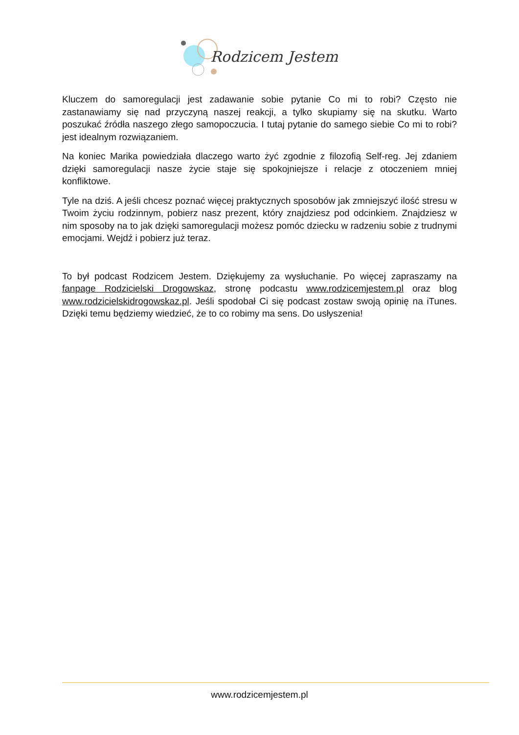Rodzicem Jestem
Kluczem do samoregulacji jest zadawanie sobie pytanie Co mi to robi? Często nie zastanawiamy się nad przyczyną naszej reakcji, a tylko skupiamy się na skutku. Warto poszukać źródła naszego złego samopoczucia. I tutaj pytanie do samego siebie Co mi to robi? jest idealnym rozwiązaniem.
Na koniec Marika powiedziała dlaczego warto żyć zgodnie z filozofią Self-reg. Jej zdaniem dzięki samoregulacji nasze życie staje się spokojniejsze i relacje z otoczeniem mniej konfliktowe.
Tyle na dziś. A jeśli chcesz poznać więcej praktycznych sposobów jak zmniejszyć ilość stresu w Twoim życiu rodzinnym, pobierz nasz prezent, który znajdziesz pod odcinkiem. Znajdziesz w nim sposoby na to jak dzięki samoregulacji możesz pomóc dziecku w radzeniu sobie z trudnymi emocjami. Wejdź i pobierz już teraz.
To był podcast Rodzicem Jestem. Dziękujemy za wysłuchanie. Po więcej zapraszamy na fanpage Rodzicielski Drogowskaz, stronę podcastu www.rodzicemjestem.pl oraz blog www.rodzicielskidrogowskaz.pl. Jeśli spodobał Ci się podcast zostaw swoją opinię na iTunes. Dzięki temu będziemy wiedzieć, że to co robimy ma sens. Do usłyszenia!
www.rodzicemjestem.pl